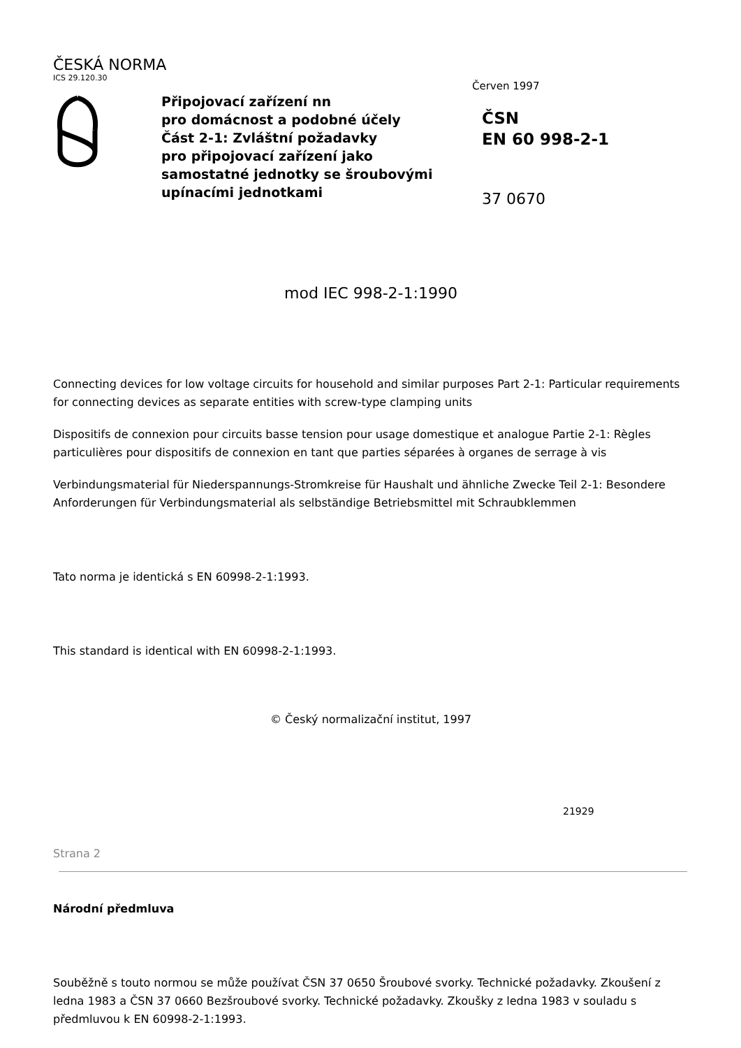ČESKÁ NORMA
ICS 29.120.30
Připojovací zařízení nn
pro domácnost a podobné účely
Část 2-1: Zvláštní požadavky
pro připojovací zařízení jako
samostatné jednotky se šroubovými
upínacími jednotkami
Červen 1997
ČSN
EN 60 998-2-1
37 0670
mod IEC 998-2-1:1990
Connecting devices for low voltage circuits for household and similar purposes Part 2-1: Particular requirements for connecting devices as separate entities with screw-type clamping units
Dispositifs de connexion pour circuits basse tension pour usage domestique et analogue Partie 2-1: Règles particulières pour dispositifs de connexion en tant que parties séparées à organes de serrage à vis
Verbindungsmaterial für Niederspannungs-Stromkreise für Haushalt und ähnliche Zwecke Teil 2-1: Besondere Anforderungen für Verbindungsmaterial als selbständige Betriebsmittel mit Schraubklemmen
Tato norma je identická s EN 60998-2-1:1993.
This standard is identical with EN 60998-2-1:1993.
© Český normalizační institut, 1997
21929
Strana 2
Národní předmluva
Souběžně s touto normou se může používat ČSN 37 0650 Šroubové svorky. Technické požadavky. Zkoušení z ledna 1983 a ČSN 37 0660 Bezšroubové svorky. Technické požadavky. Zkoušky z ledna 1983 v souladu s předmluvou k EN 60998-2-1:1993.